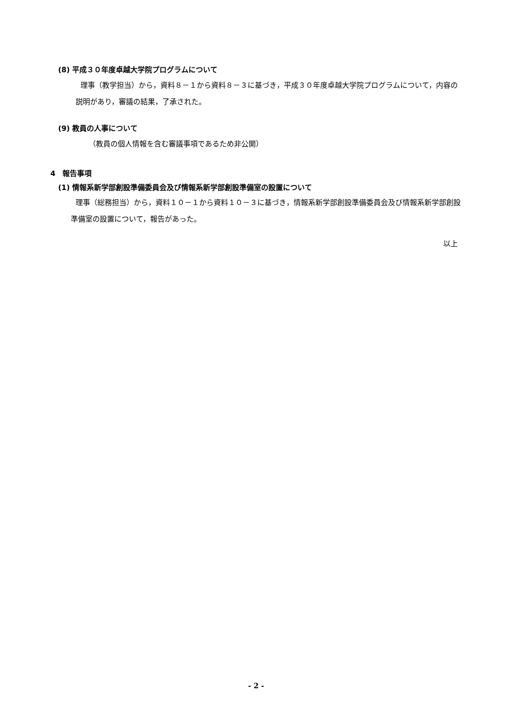(8) 平成３０年度卓越大学院プログラムについて
理事（教学担当）から，資料８－１から資料８－３に基づき，平成３０年度卓越大学院プログラムについて，内容の説明があり，審議の結果，了承された。
(9) 教員の人事について
（教員の個人情報を含む審議事項であるため非公開）
4　報告事項
(1) 情報系新学部創設準備委員会及び情報系新学部創設準備室の設置について
理事（総務担当）から，資料１０－１から資料１０－３に基づき，情報系新学部創設準備委員会及び情報系新学部創設準備室の設置について，報告があった。
以上
- 2 -